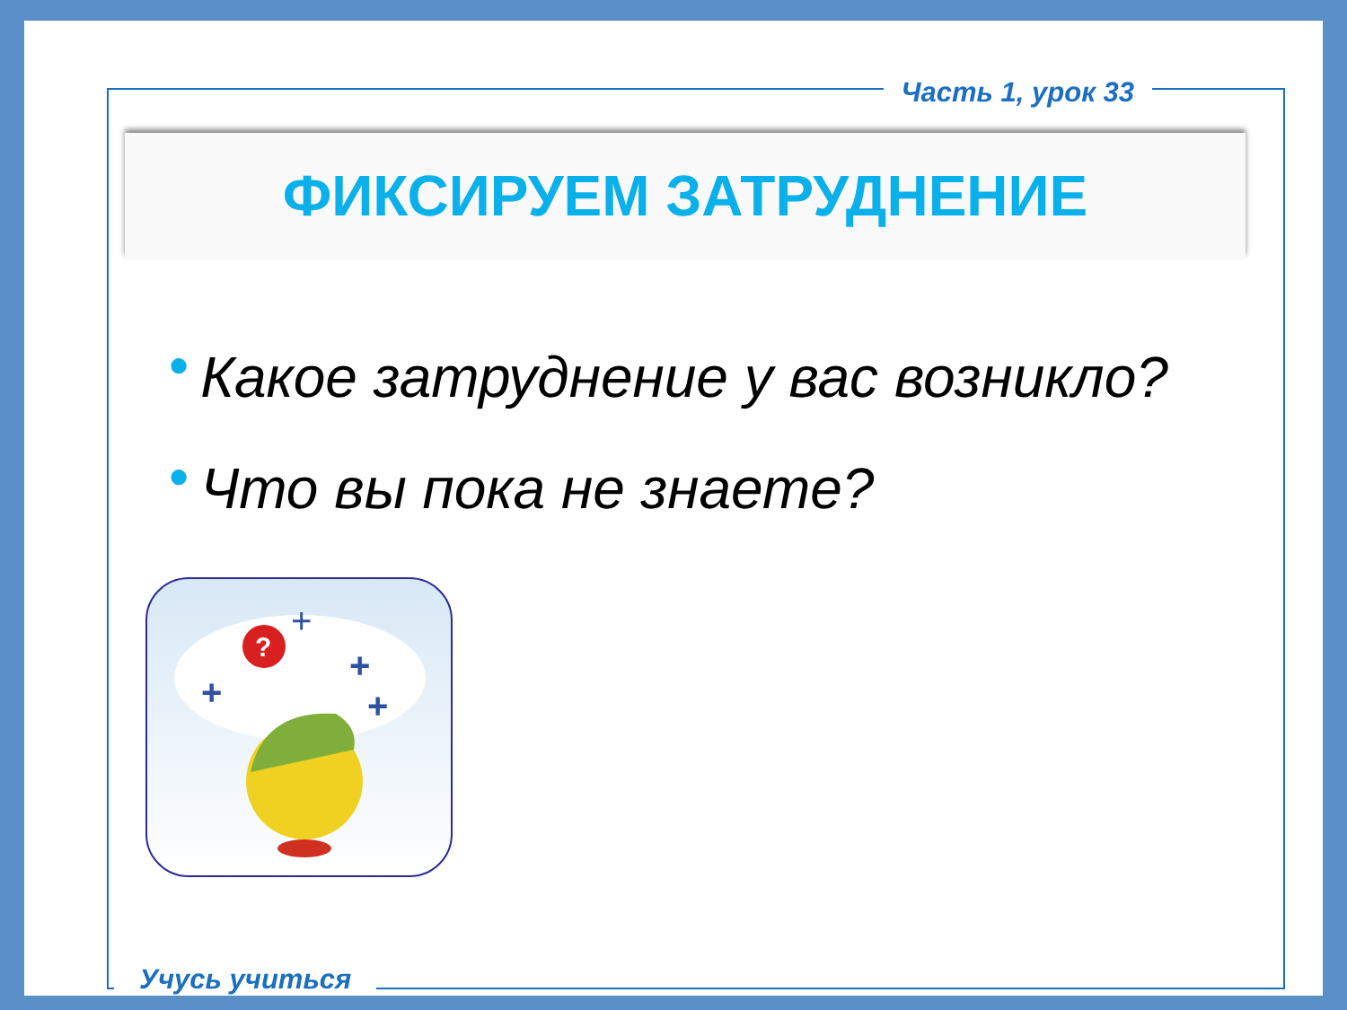Часть 1, урок 33
ФИКСИРУЕМ ЗАТРУДНЕНИЕ
● Какое затруднение у вас возникло?
● Что вы пока не знаете?
?
+
+
+
+
Учусь учиться